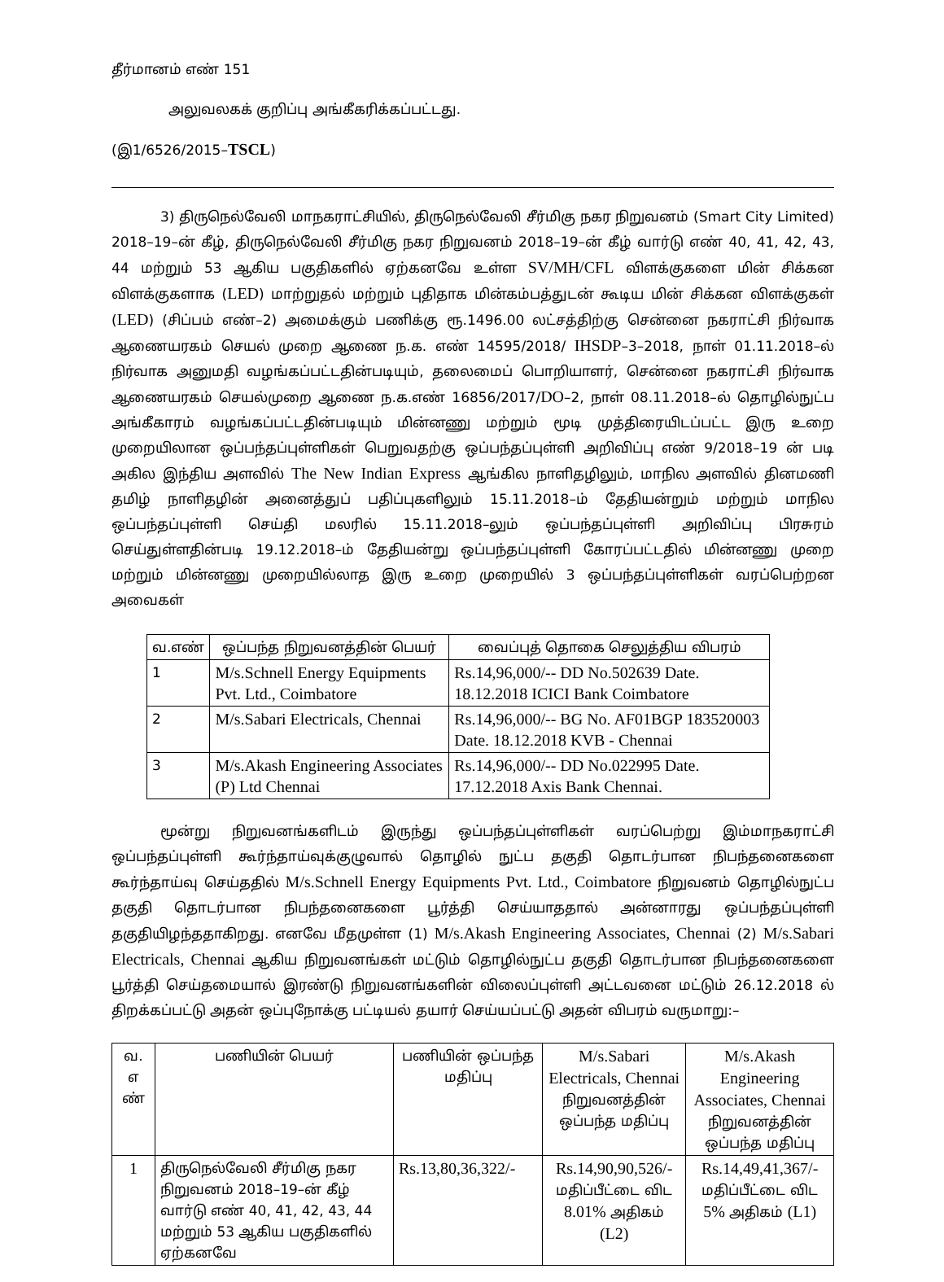தீர்மானம் எண் 151
அலுவலகக் குறிப்பு அங்கீகரிக்கப்பட்டது.
(இ1/6526/2015–TSCL)
3) திருநெல்வேலி மாநகராட்சியில், திருநெல்வேலி சீர்மிகு நகர நிறுவனம் (Smart City Limited) 2018–19–ன் கீழ், திருநெல்வேலி சீர்மிகு நகர நிறுவனம் 2018–19–ன் கீழ் வார்டு எண் 40, 41, 42, 43, 44 மற்றும் 53 ஆகிய பகுதிகளில் ஏற்கனவே உள்ள SV/MH/CFL விளக்குகளை மின் சிக்கன விளக்குகளாக (LED) மாற்றுதல் மற்றும் புதிதாக மின்கம்பத்துடன் கூடிய மின் சிக்கன விளக்குகள் (LED) (சிப்பம் எண்–2) அமைக்கும் பணிக்கு ரூ.1496.00 லட்சத்திற்கு சென்னை நகராட்சி நிர்வாக ஆணையரகம் செயல் முறை ஆணை ந.க. எண் 14595/2018/ IHSDP–3–2018, நாள் 01.11.2018–ல் நிர்வாக அனுமதி வழங்கப்பட்டதின்படியும், தலைமைப் பொறியாளர், சென்னை நகராட்சி நிர்வாக ஆணையரகம் செயல்முறை ஆணை ந.க.எண் 16856/2017/DO–2, நாள் 08.11.2018–ல் தொழில்நுட்ப அங்கீகாரம் வழங்கப்பட்டதின்படியும் மின்னணு மற்றும் மூடி முத்திரையிடப்பட்ட இரு உறை முறையிலான ஒப்பந்தப்புள்ளிகள் பெறுவதற்கு ஒப்பந்தப்புள்ளி அறிவிப்பு எண் 9/2018–19 ன் படி அகில இந்திய அளவில் The New Indian Express ஆங்கில நாளிதழிலும், மாநில அளவில் தினமணி தமிழ் நாளிதழின் அனைத்துப் பதிப்புகளிலும் 15.11.2018–ம் தேதியன்றும் மற்றும் மாநில ஒப்பந்தப்புள்ளி செய்தி மலரில் 15.11.2018–லும் ஒப்பந்தப்புள்ளி அறிவிப்பு பிரசுரம் செய்துள்ளதின்படி 19.12.2018–ம் தேதியன்று ஒப்பந்தப்புள்ளி கோரப்பட்டதில் மின்னணு முறை மற்றும் மின்னணு முறையில்லாத இரு உறை முறையில் 3 ஒப்பந்தப்புள்ளிகள் வரப்பெற்றன அவைகள்
| வ.எண் | ஒப்பந்த நிறுவனத்தின் பெயர் | வைப்புத் தொகை செலுத்திய விபரம் |
| --- | --- | --- |
| 1 | M/s.Schnell Energy Equipments Pvt. Ltd., Coimbatore | Rs.14,96,000/-- DD No.502639 Date. 18.12.2018 ICICI Bank Coimbatore |
| 2 | M/s.Sabari Electricals, Chennai | Rs.14,96,000/-- BG No. AF01BGP 183520003 Date. 18.12.2018 KVB - Chennai |
| 3 | M/s.Akash Engineering Associates (P) Ltd Chennai | Rs.14,96,000/-- DD No.022995 Date. 17.12.2018 Axis Bank Chennai. |
மூன்று நிறுவனங்களிடம் இருந்து ஒப்பந்தப்புள்ளிகள் வரப்பெற்று இம்மாநகராட்சி ஒப்பந்தப்புள்ளி கூர்ந்தாய்வுக்குழுவால் தொழில் நுட்ப தகுதி தொடர்பான நிபந்தனைகளை கூர்ந்தாய்வு செய்ததில் M/s.Schnell Energy Equipments Pvt. Ltd., Coimbatore நிறுவனம் தொழில்நுட்ப தகுதி தொடர்பான நிபந்தனைகளை பூர்த்தி செய்யாததால் அன்னாரது ஒப்பந்தப்புள்ளி தகுதியிழந்ததாகிறது. எனவே மீதமுள்ள (1) M/s.Akash Engineering Associates, Chennai (2) M/s.Sabari Electricals, Chennai ஆகிய நிறுவனங்கள் மட்டும் தொழில்நுட்ப தகுதி தொடர்பான நிபந்தனைகளை பூர்த்தி செய்தமையால் இரண்டு நிறுவனங்களின் விலைப்புள்ளி அட்டவனை மட்டும் 26.12.2018 ல் திறக்கப்பட்டு அதன் ஒப்புநோக்கு பட்டியல் தயார் செய்யப்பட்டு அதன் விபரம் வருமாறு:–
| வ. எ ண் | பணியின் பெயர் | பணியின் ஒப்பந்த மதிப்பு | M/s.Sabari Electricals, Chennai நிறுவனத்தின் ஒப்பந்த மதிப்பு | M/s.Akash Engineering Associates, Chennai நிறுவனத்தின் ஒப்பந்த மதிப்பு |
| --- | --- | --- | --- | --- |
| 1 | திருநெல்வேலி சீர்மிகு நகர நிறுவனம் 2018–19–ன் கீழ் வார்டு எண் 40, 41, 42, 43, 44 மற்றும் 53 ஆகிய பகுதிகளில் ஏற்கனவே | Rs.13,80,36,322/- | Rs.14,90,90,526/- மதிப்பீட்டை விட 8.01% அதிகம் (L2) | Rs.14,49,41,367/- மதிப்பீட்டை விட 5% அதிகம் (L1) |